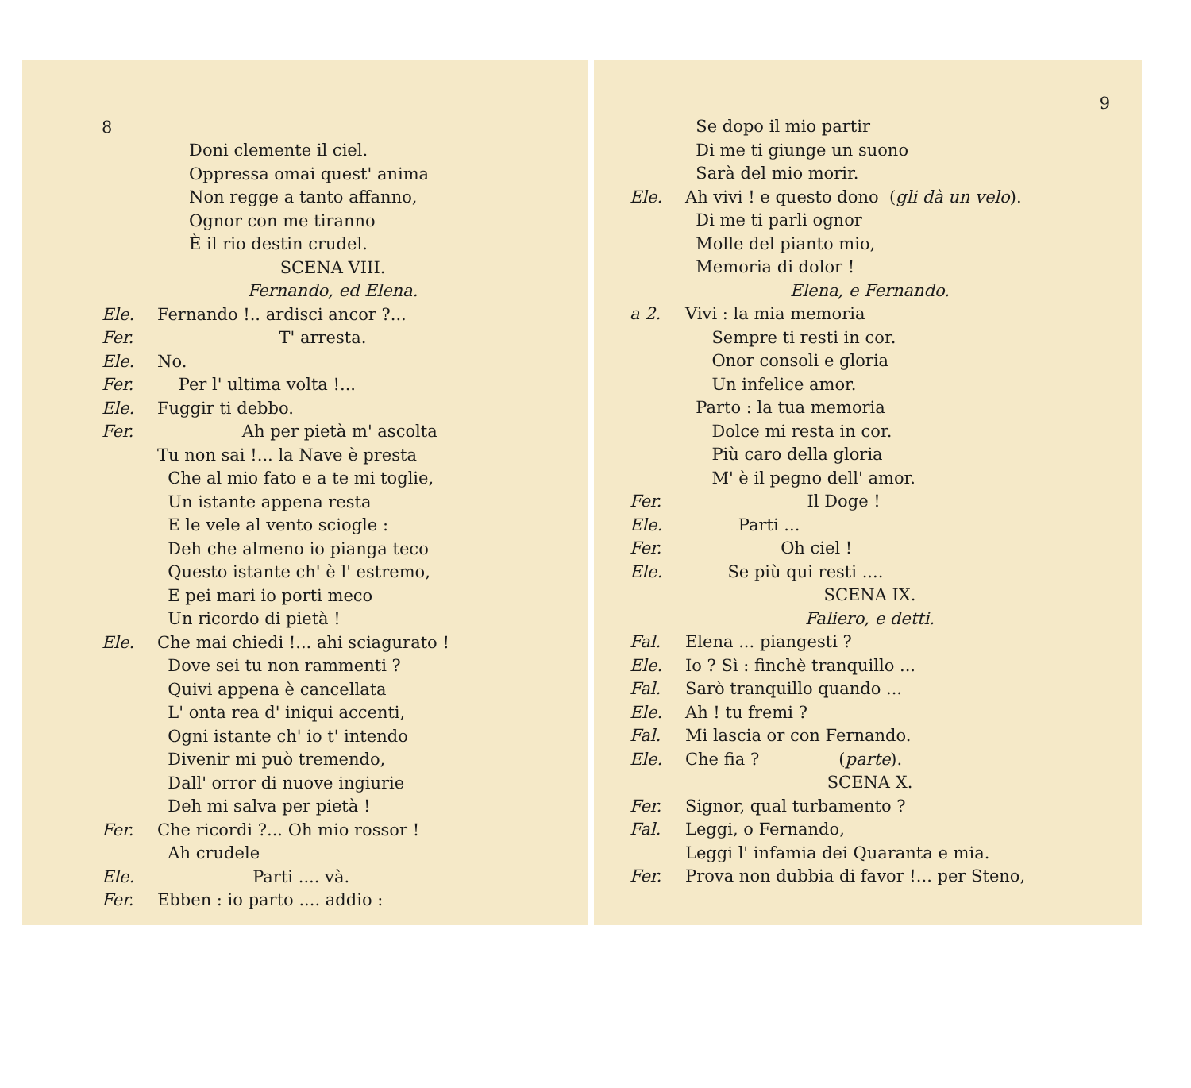8
Doni clemente il ciel.
Oppressa omai quest' anima
Non regge a tanto affanno,
Ognor con me tiranno
È il rio destin crudel.
SCENA VIII.
Fernando, ed Elena.
Ele. Fernando !.. ardisci ancor ?...
Fer. T' arresta.
Ele. No.
Fer. Per l' ultima volta !...
Ele. Fuggir ti debbo.
Fer. Ah per pietà m' ascolta
Tu non sai !... la Nave è presta
Che al mio fato e a te mi toglie,
Un istante appena resta
E le vele al vento sciogle :
Deh che almeno io pianga teco
Questo istante ch' è l' estremo,
E pei mari io porti meco
Un ricordo di pietà !
Ele. Che mai chiedi !... ahi sciagurato !
Dove sei tu non rammenti ?
Quivi appena è cancellata
L' onta rea d' iniqui accenti,
Ogni istante ch' io t' intendo
Divenir mi può tremendo,
Dall' orror di nuove ingiurie
Deh mi salva per pietà !
Fer. Che ricordi ?... Oh mio rossor !
Ah crudele
Ele. Parti .... và.
Fer. Ebben : io parto .... addio :
9
Se dopo il mio partir
Di me ti giunge un suono
Sarà del mio morir.
Ele. Ah vivi ! e questo dono (gli dà un velo).
Di me ti parli ognor
Molle del pianto mio,
Memoria di dolor !
Elena, e Fernando.
a 2. Vivi : la mia memoria
Sempre ti resti in cor.
Onor consoli e gloria
Un infelice amor.
Parto : la tua memoria
Dolce mi resta in cor.
Più caro della gloria
M' è il pegno dell' amor.
Fer. Il Doge !
Ele. Parti ...
Fer. Oh ciel !
Ele. Se più qui resti ....
SCENA IX.
Faliero, e detti.
Fal. Elena ... piangesti ?
Ele. Io ? Sì : finchè tranquillo ...
Fal. Sarò tranquillo quando ...
Ele. Ah ! tu fremi ?
Fal. Mi lascia or con Fernando.
Ele. Che fia ? (parte).
SCENA X.
Fer. Signor, qual turbamento ?
Fal. Leggi, o Fernando,
Leggi l' infamia dei Quaranta e mia.
Fer. Prova non dubbia di favor !... per Steno,